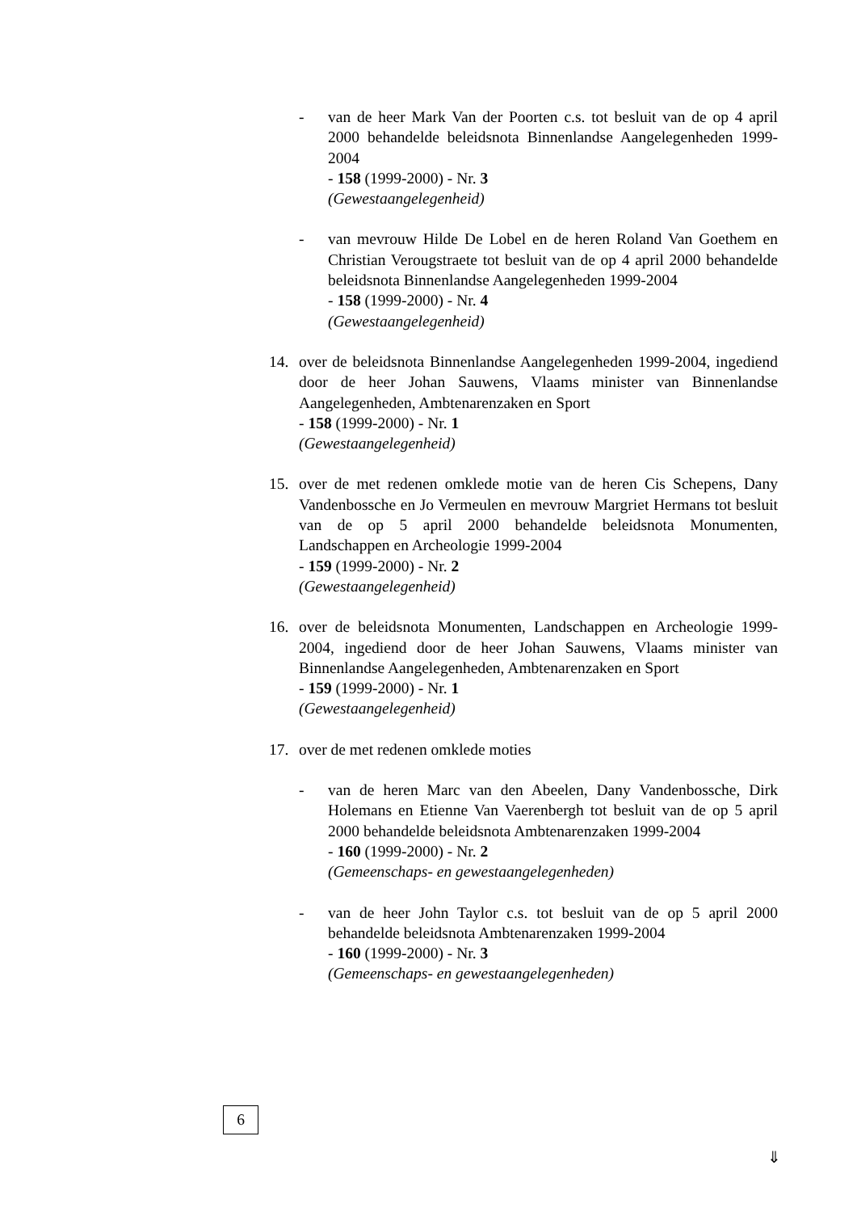- van de heer Mark Van der Poorten c.s. tot besluit van de op 4 april 2000 behandelde beleidsnota Binnenlandse Aangelegenheden 1999-2004
- 158 (1999-2000) - Nr. 3
(Gewestaangelegenheid)
- van mevrouw Hilde De Lobel en de heren Roland Van Goethem en Christian Verougstraete tot besluit van de op 4 april 2000 behandelde beleidsnota Binnenlandse Aangelegenheden 1999-2004
- 158 (1999-2000) - Nr. 4
(Gewestaangelegenheid)
14. over de beleidsnota Binnenlandse Aangelegenheden 1999-2004, ingediend door de heer Johan Sauwens, Vlaams minister van Binnenlandse Aangelegenheden, Ambtenarenzaken en Sport
- 158 (1999-2000) - Nr. 1
(Gewestaangelegenheid)
15. over de met redenen omklede motie van de heren Cis Schepens, Dany Vandenbossche en Jo Vermeulen en mevrouw Margriet Hermans tot besluit van de op 5 april 2000 behandelde beleidsnota Monumenten, Landschappen en Archeologie 1999-2004
- 159 (1999-2000) - Nr. 2
(Gewestaangelegenheid)
16. over de beleidsnota Monumenten, Landschappen en Archeologie 1999-2004, ingediend door de heer Johan Sauwens, Vlaams minister van Binnenlandse Aangelegenheden, Ambtenarenzaken en Sport
- 159 (1999-2000) - Nr. 1
(Gewestaangelegenheid)
17. over de met redenen omklede moties
- van de heren Marc van den Abeelen, Dany Vandenbossche, Dirk Holemans en Etienne Van Vaerenbergh tot besluit van de op 5 april 2000 behandelde beleidsnota Ambtenarenzaken 1999-2004
- 160 (1999-2000) - Nr. 2
(Gemeenschaps- en gewestaangelegenheden)
- van de heer John Taylor c.s. tot besluit van de op 5 april 2000 behandelde beleidsnota Ambtenarenzaken 1999-2004
- 160 (1999-2000) - Nr. 3
(Gemeenschaps- en gewestaangelegenheden)
6
⇓